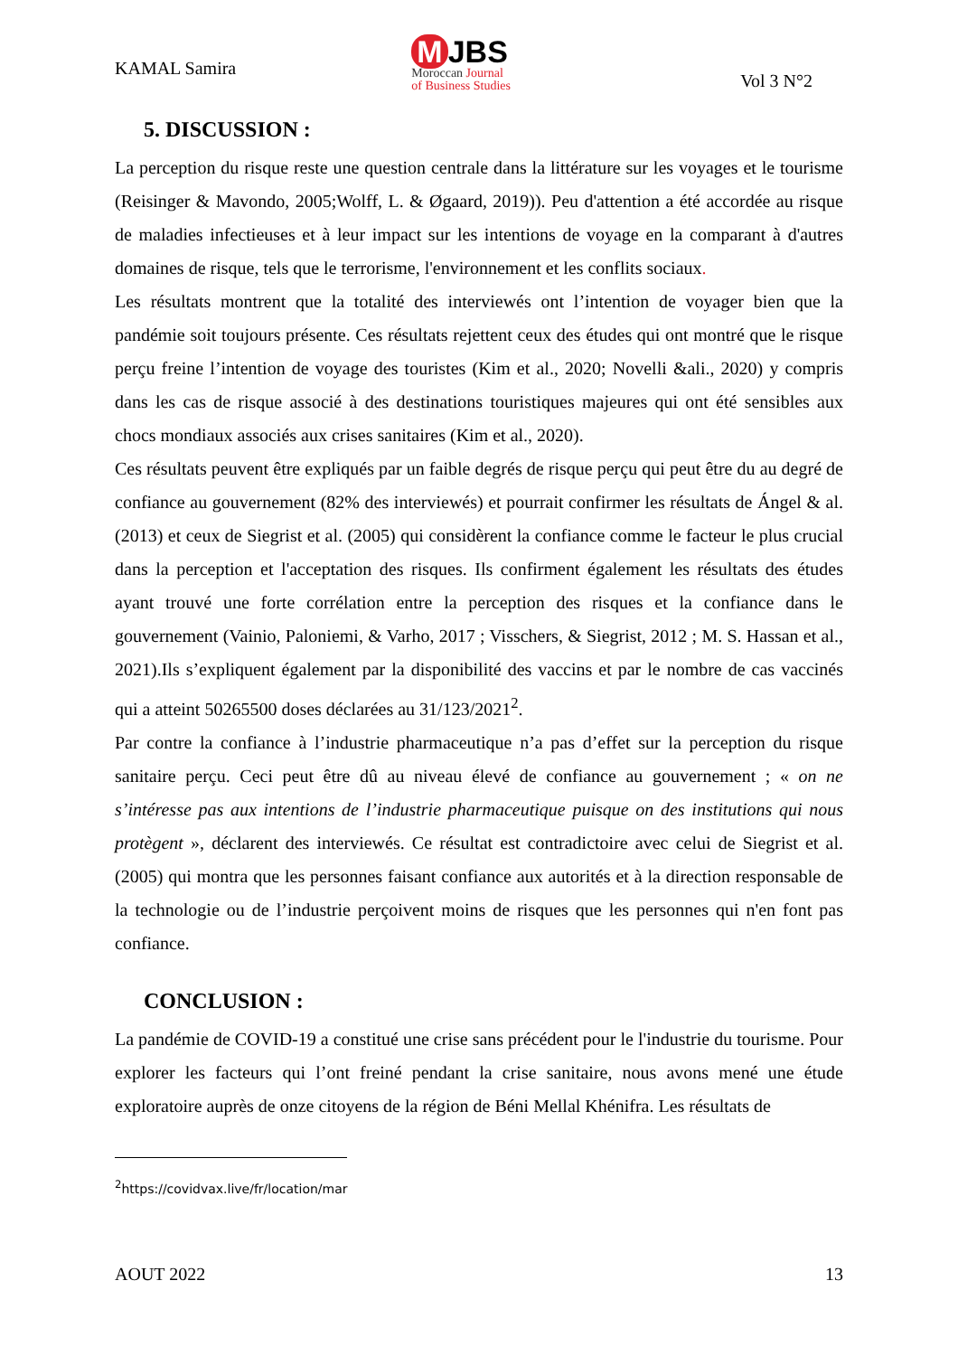KAMAL Samira
M JBS
Moroccan Journal
of Business Studies
Vol 3 N°2
5. DISCUSSION :
La perception du risque reste une question centrale dans la littérature sur les voyages et le tourisme (Reisinger & Mavondo, 2005;Wolff, L. & Øgaard, 2019)). Peu d'attention a été accordée au risque de maladies infectieuses et à leur impact sur les intentions de voyage en la comparant à d'autres domaines de risque, tels que le terrorisme, l'environnement et les conflits sociaux.
Les résultats montrent que la totalité des interviewés ont l’intention de voyager bien que la pandémie soit toujours présente. Ces résultats rejettent ceux des études qui ont montré que le risque perçu freine l’intention de voyage des touristes (Kim et al., 2020; Novelli &ali., 2020) y compris dans les cas de risque associé à des destinations touristiques majeures qui ont été sensibles aux chocs mondiaux associés aux crises sanitaires (Kim et al., 2020).
Ces résultats peuvent être expliqués par un faible degrés de risque perçu qui peut être du au degré de confiance au gouvernement (82% des interviewés) et pourrait confirmer les résultats de Ángel & al. (2013) et ceux de Siegrist et al. (2005) qui considèrent la confiance comme le facteur le plus crucial dans la perception et l'acceptation des risques. Ils confirment également les résultats des études ayant trouvé une forte corrélation entre la perception des risques et la confiance dans le gouvernement (Vainio, Paloniemi, & Varho, 2017 ; Visschers, & Siegrist, 2012 ; M. S. Hassan et al., 2021).Ils s’expliquent également par la disponibilité des vaccins et par le nombre de cas vaccinés qui a atteint 50265500 doses déclarées au 31/123/2021<sup>2</sup>.
Par contre la confiance à l’industrie pharmaceutique n’a pas d’effet sur la perception du risque sanitaire perçu. Ceci peut être dû au niveau élevé de confiance au gouvernement ; « on ne s’intéresse pas aux intentions de l’industrie pharmaceutique puisque on des institutions qui nous protègent », déclarent des interviewés. Ce résultat est contradictoire avec celui de Siegrist et al. (2005) qui montra que les personnes faisant confiance aux autorités et à la direction responsable de la technologie ou de l’industrie perçoivent moins de risques que les personnes qui n'en font pas confiance.
CONCLUSION :
La pandémie de COVID-19 a constitué une crise sans précédent pour le l'industrie du tourisme. Pour explorer les facteurs qui l’ont freiné pendant la crise sanitaire, nous avons mené une étude exploratoire auprès de onze citoyens de la région de Béni Mellal Khénifra. Les résultats de
<sup>2</sup> https://covidvax.live/fr/location/mar
AOUT 2022 13